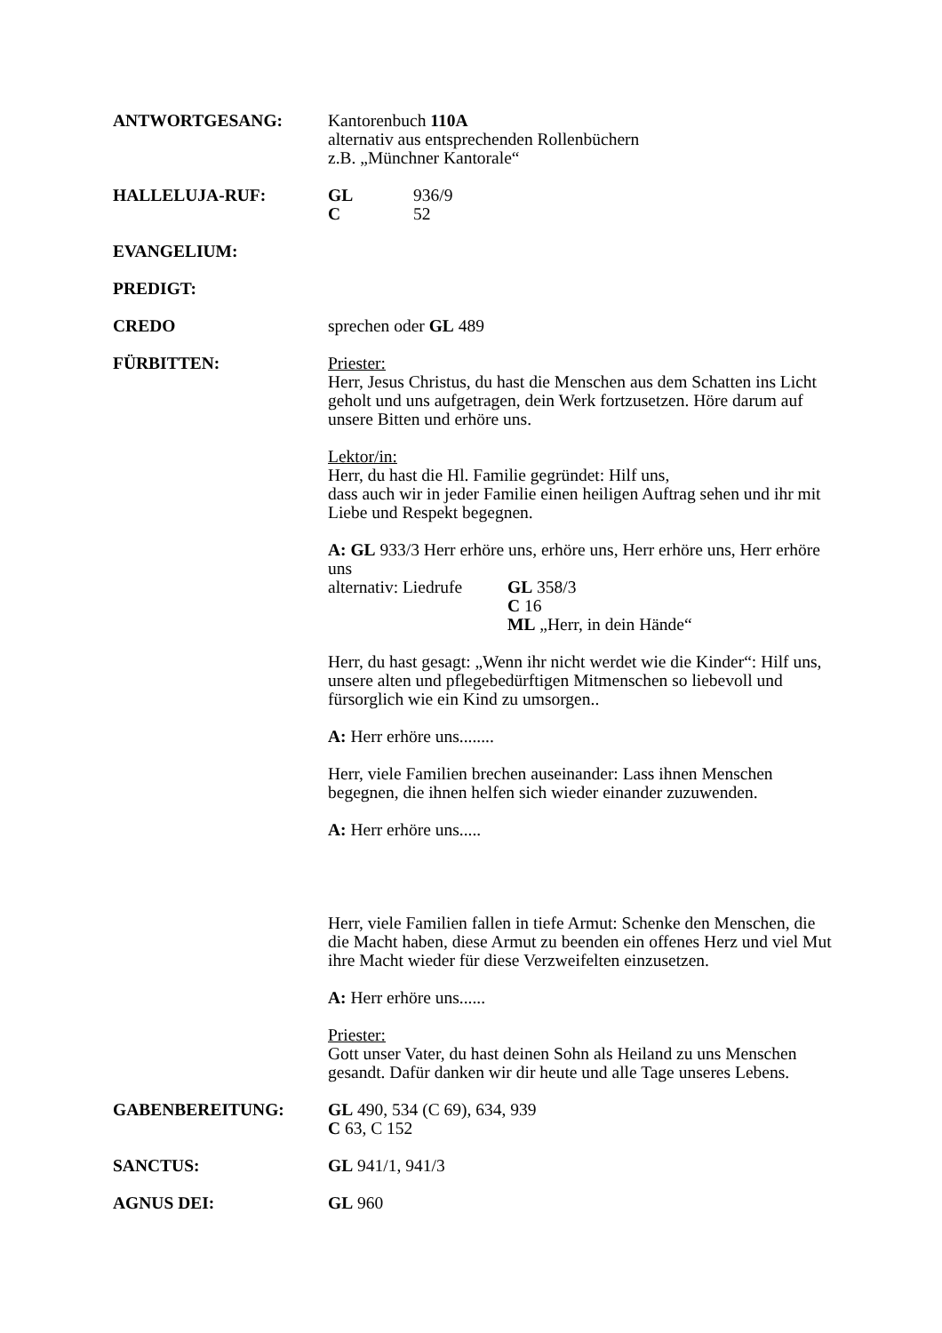ANTWORTGESANG: Kantorenbuch 110A
alternativ aus entsprechenden Rollenbüchern
z.B. „Münchner Kantorale“
HALLELUJA-RUF: GL 936/9
C 52
EVANGELIUM:
PREDIGT:
CREDO sprechen oder GL 489
FÜRBITTEN: Priester:
Herr, Jesus Christus, du hast die Menschen aus dem Schatten ins Licht geholt und uns aufgetragen, dein Werk fortzusetzen. Höre darum auf unsere Bitten und erhöre uns.
Lektor/in:
Herr, du hast die Hl. Familie gegründet: Hilf uns,
dass auch wir in jeder Familie einen heiligen Auftrag sehen und ihr mit Liebe und Respekt begegnen.
A: GL 933/3 Herr erhöre uns, erhöre uns, Herr erhöre uns, Herr erhöre uns
alternativ: Liedrufe GL 358/3
C 16
ML „Herr, in dein Hände“
Herr, du hast gesagt: „Wenn ihr nicht werdet wie die Kinder“: Hilf uns, unsere alten und pflegebedürftigen Mitmenschen so liebevoll und fürsorglich wie ein Kind zu umsorgen..
A: Herr erhöre uns........
Herr, viele Familien brechen auseinander: Lass ihnen Menschen begegnen, die ihnen helfen sich wieder einander zuzuwenden.
A: Herr erhöre uns.....
Herr, viele Familien fallen in tiefe Armut: Schenke den Menschen, die die Macht haben, diese Armut zu beenden ein offenes Herz und viel Mut ihre Macht wieder für diese Verzweifelten einzusetzen.
A: Herr erhöre uns......
Priester:
Gott unser Vater, du hast deinen Sohn als Heiland zu uns Menschen gesandt. Dafür danken wir dir heute und alle Tage unseres Lebens.
GABENBEREITUNG: GL 490, 534 (C 69), 634, 939
C 63, C 152
SANCTUS: GL 941/1, 941/3
AGNUS DEI: GL 960